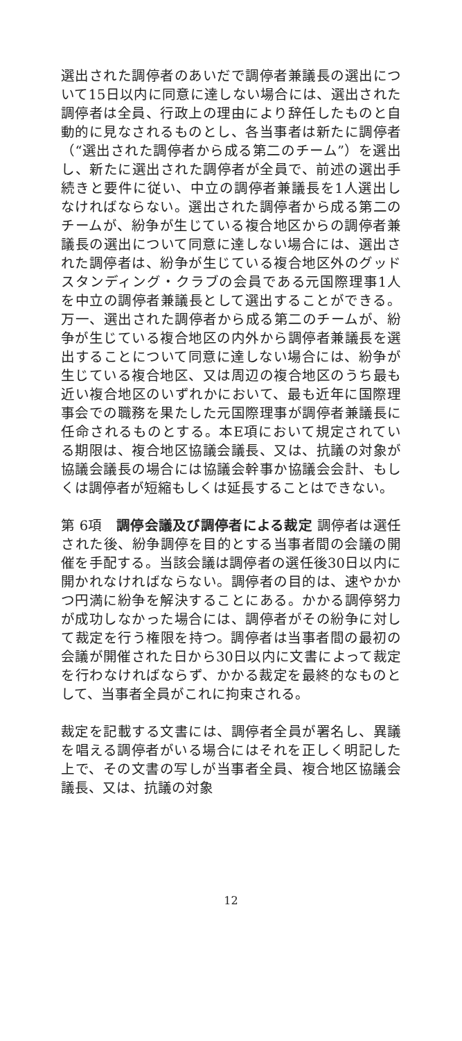選出された調停者のあいだで調停者兼議長の選出について15日以内に同意に達しない場合には、選出された調停者は全員、行政上の理由により辞任したものと自動的に見なされるものとし、各当事者は新たに調停者（“選出された調停者から成る第二のチーム”）を選出し、新たに選出された調停者が全員で、前述の選出手続きと要件に従い、中立の調停者兼議長を1人選出しなければならない。選出された調停者から成る第二のチームが、紛争が生じている複合地区からの調停者兼議長の選出について同意に達しない場合には、選出された調停者は、紛争が生じている複合地区外のグッドスタンディング・クラブの会員である元国際理事1人を中立の調停者兼議長として選出することができる。万一、選出された調停者から成る第二のチームが、紛争が生じている複合地区の内外から調停者兼議長を選出することについて同意に達しない場合には、紛争が生じている複合地区、又は周辺の複合地区のうち最も近い複合地区のいずれかにおいて、最も近年に国際理事会での職務を果たした元国際理事が調停者兼議長に任命されるものとする。本E項において規定されている期限は、複合地区協議会議長、又は、抗議の対象が協議会議長の場合には協議会幹事か協議会会計、もしくは調停者が短縮もしくは延長することはできない。
第 6項　調停会議及び調停者による裁定 調停者は選任された後、紛争調停を目的とする当事者間の会議の開催を手配する。当該会議は調停者の選任後30日以内に開かれなければならない。調停者の目的は、速やかかつ円満に紛争を解決することにある。かかる調停努力が成功しなかった場合には、調停者がその紛争に対して裁定を行う権限を持つ。調停者は当事者間の最初の会議が開催された日から30日以内に文書によって裁定を行わなければならず、かかる裁定を最終的なものとして、当事者全員がこれに拘束される。
裁定を記載する文書には、調停者全員が署名し、異議を唱える調停者がいる場合にはそれを正しく明記した上で、その文書の写しが当事者全員、複合地区協議会議長、又は、抗議の対象
12